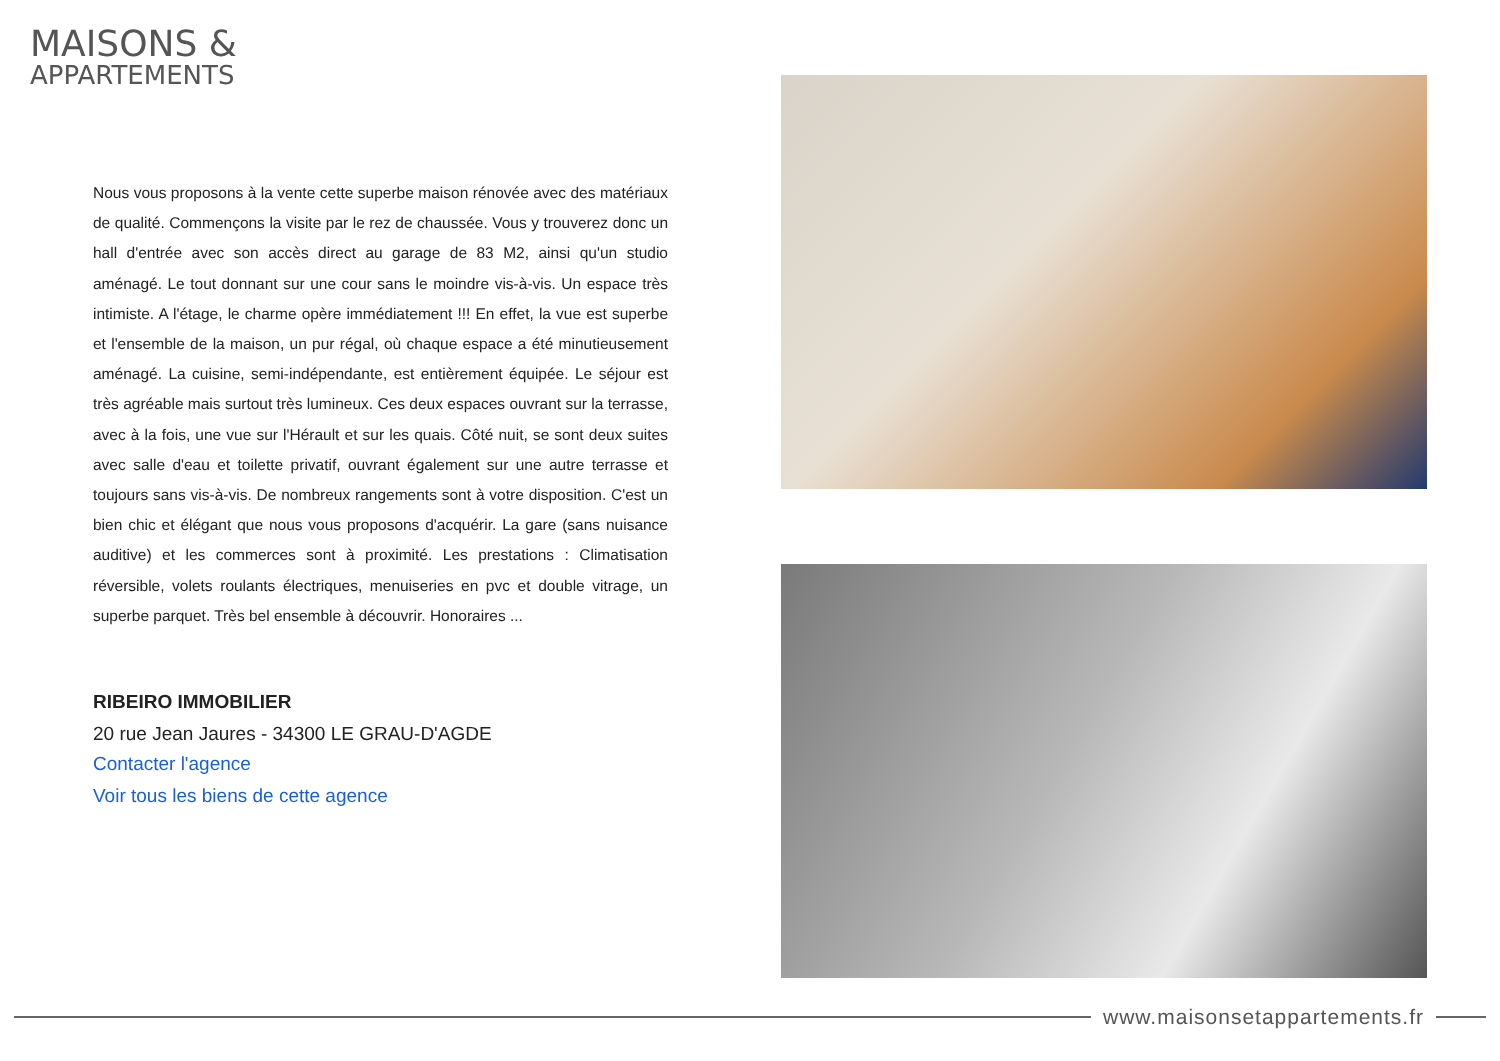MAISONS &
APPARTEMENTS
Nous vous proposons à la vente cette superbe maison rénovée avec des matériaux de qualité. Commençons la visite par le rez de chaussée. Vous y trouverez donc un hall d'entrée avec son accès direct au garage de 83 M2, ainsi qu'un studio aménagé. Le tout donnant sur une cour sans le moindre vis-à-vis. Un espace très intimiste. A l'étage, le charme opère immédiatement !!! En effet, la vue est superbe et l'ensemble de la maison, un pur régal, où chaque espace a été minutieusement aménagé. La cuisine, semi-indépendante, est entièrement équipée. Le séjour est très agréable mais surtout très lumineux. Ces deux espaces ouvrant sur la terrasse, avec à la fois, une vue sur l'Hérault et sur les quais. Côté nuit, se sont deux suites avec salle d'eau et toilette privatif, ouvrant également sur une autre terrasse et toujours sans vis-à-vis. De nombreux rangements sont à votre disposition. C'est un bien chic et élégant que nous vous proposons d'acquérir. La gare (sans nuisance auditive) et les commerces sont à proximité. Les prestations : Climatisation réversible, volets roulants électriques, menuiseries en pvc et double vitrage, un superbe parquet. Très bel ensemble à découvrir. Honoraires ...
RIBEIRO IMMOBILIER
20 rue Jean Jaures - 34300 LE GRAU-D'AGDE
Contacter l'agence
Voir tous les biens de cette agence
www.maisonsetappartements.fr